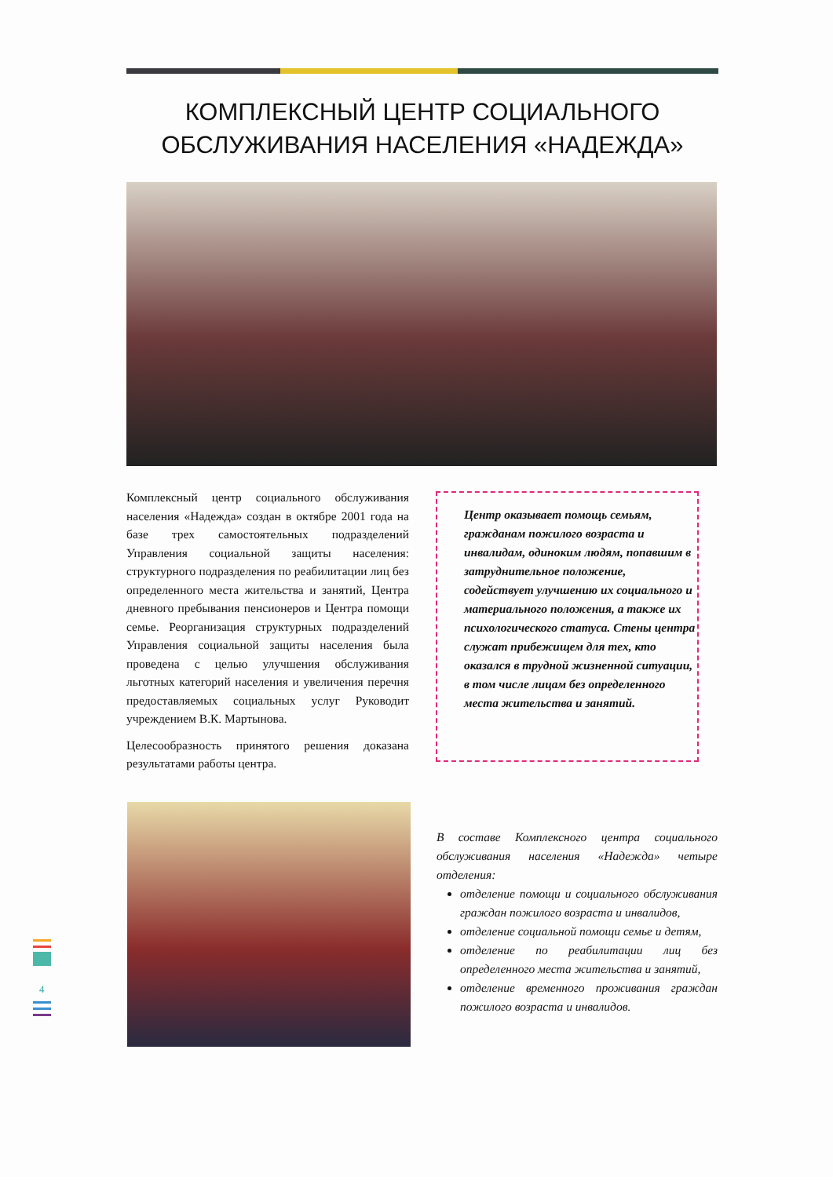КОМПЛЕКСНЫЙ ЦЕНТР СОЦИАЛЬНОГО ОБСЛУЖИВАНИЯ НАСЕЛЕНИЯ «НАДЕЖДА»
Комплексный центр социального обслуживания населения «Надежда» создан в октябре 2001 года на базе трех самостоятельных подразделений Управления социальной защиты населения: структурного подразделения по реабилитации лиц без определенного места жительства и занятий, Центра дневного пребывания пенсионеров и Центра помощи семье. Реорганизация структурных подразделений Управления социальной защиты населения была проведена с целью улучшения обслуживания льготных категорий населения и увеличения перечня предоставляемых социальных услуг Руководит учреждением В.К. Мартынова.
Целесообразность принятого решения доказана результатами работы центра.
Центр оказывает помощь семьям, гражданам пожилого возраста и инвалидам, одиноким людям, попавшим в затруднительное положение, содействует улучшению их социального и материального положения, а также их психологического статуса. Стены центра служат прибежищем для тех, кто оказался в трудной жизненной ситуации, в том числе лицам без определенного места жительства и занятий.
В составе Комплексного центра социального обслуживания населения «Надежда» четыре отделения:
отделение помощи и социального обслуживания граждан пожилого возраста и инвалидов,
отделение социальной помощи семье и детям,
отделение по реабилитации лиц без определенного места жительства и занятий,
отделение временного проживания граждан пожилого возраста и инвалидов.
4